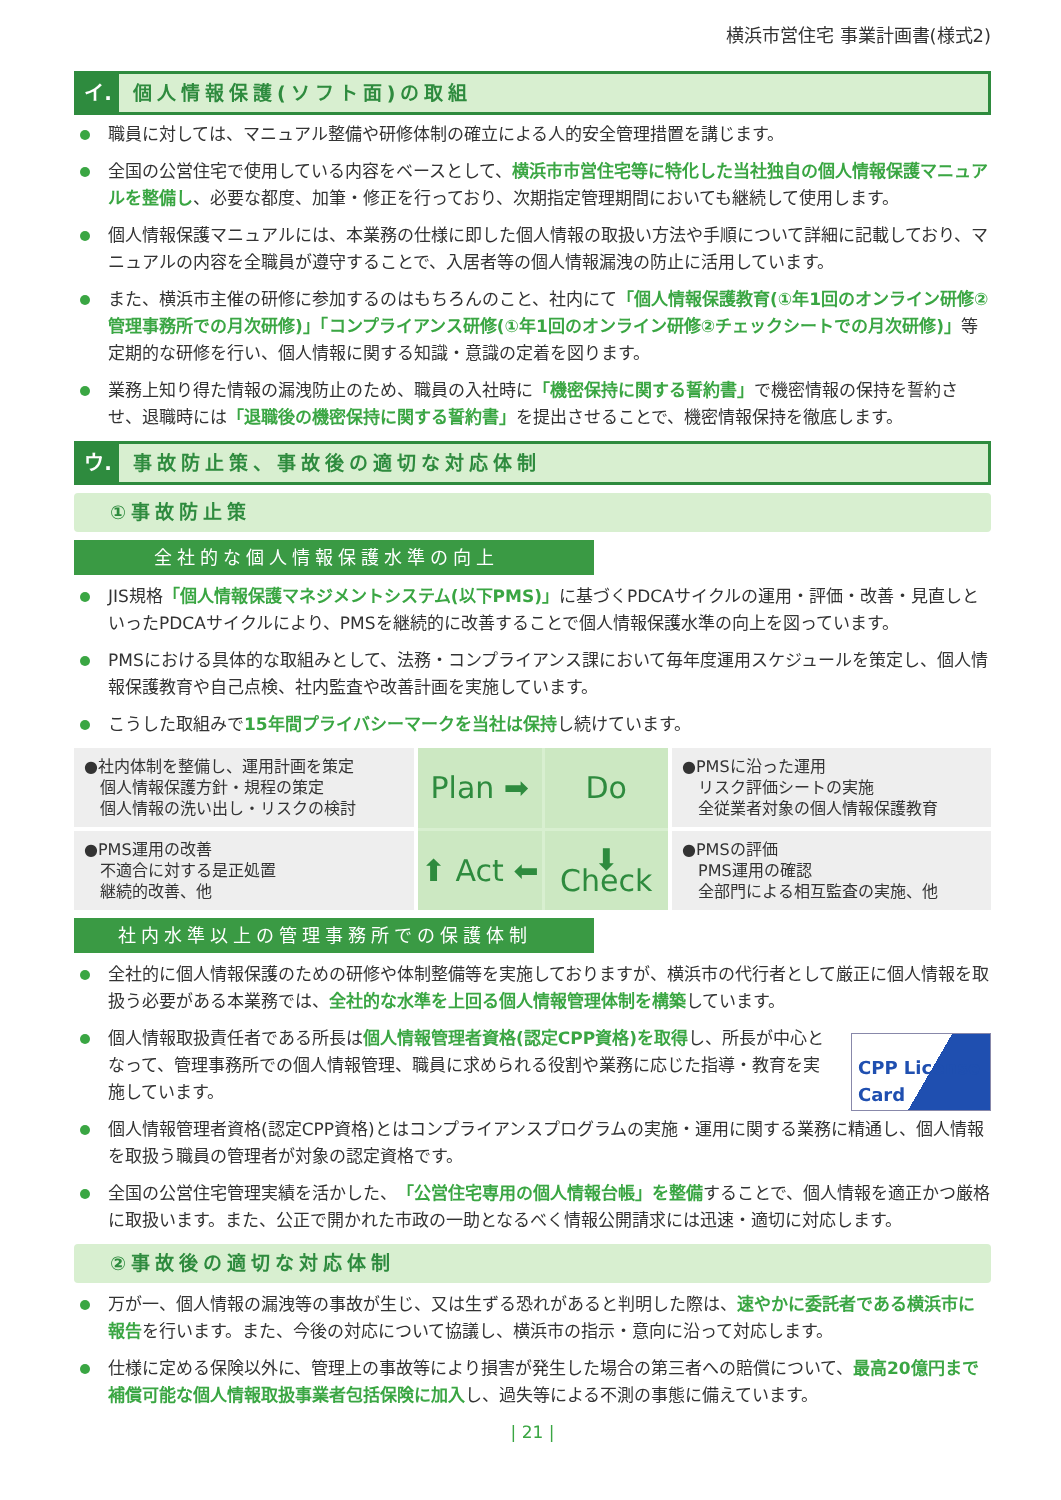横浜市営住宅 事業計画書(様式2)
イ. 個人情報保護(ソフト面)の取組
職員に対しては、マニュアル整備や研修体制の確立による人的安全管理措置を講じます。
全国の公営住宅で使用している内容をベースとして、横浜市市営住宅等に特化した当社独自の個人情報保護マニュアルを整備し、必要な都度、加筆・修正を行っており、次期指定管理期間においても継続して使用します。
個人情報保護マニュアルには、本業務の仕様に即した個人情報の取扱い方法や手順について詳細に記載しており、マニュアルの内容を全職員が遵守することで、入居者等の個人情報漏洩の防止に活用しています。
また、横浜市主催の研修に参加するのはもちろんのこと、社内にて「個人情報保護教育(①年1回のオンライン研修②管理事務所での月次研修)」「コンプライアンス研修(①年1回のオンライン研修②チェックシートでの月次研修)」等定期的な研修を行い、個人情報に関する知識・意識の定着を図ります。
業務上知り得た情報の漏洩防止のため、職員の入社時に「機密保持に関する誓約書」で機密情報の保持を誓約させ、退職時には「退職後の機密保持に関する誓約書」を提出させることで、機密情報保持を徹底します。
ウ. 事故防止策、事故後の適切な対応体制
①事故防止策
全社的な個人情報保護水準の向上
JIS規格「個人情報保護マネジメントシステム(以下PMS)」に基づくPDCAサイクルの運用・評価・改善・見直しといったPDCAサイクルにより、PMSを継続的に改善することで個人情報保護水準の向上を図っています。
PMSにおける具体的な取組みとして、法務・コンプライアンス課において毎年度運用スケジュールを策定し、個人情報保護教育や自己点検、社内監査や改善計画を実施しています。
こうした取組みで15年間プライバシーマークを当社は保持し続けています。
●社内体制を整備し、運用計画を策定
　個人情報保護方針・規程の策定
　個人情報の洗い出し・リスクの検討
Plan ➡
Do
⬆ Act ⬅
⬇ Check
●PMSに沿った運用
　リスク評価シートの実施
　全従業者対象の個人情報保護教育
●PMS運用の改善
　不適合に対する是正処置
　継続的改善、他
●PMSの評価
　PMS運用の確認
　全部門による相互監査の実施、他
社内水準以上の管理事務所での保護体制
全社的に個人情報保護のための研修や体制整備等を実施しておりますが、横浜市の代行者として厳正に個人情報を取扱う必要がある本業務では、全社的な水準を上回る個人情報管理体制を構築しています。
CPP License Card
個人情報取扱責任者である所長は個人情報管理者資格(認定CPP資格)を取得し、所長が中心となって、管理事務所での個人情報管理、職員に求められる役割や業務に応じた指導・教育を実施しています。
個人情報管理者資格(認定CPP資格)とはコンプライアンスプログラムの実施・運用に関する業務に精通し、個人情報を取扱う職員の管理者が対象の認定資格です。
全国の公営住宅管理実績を活かした、「公営住宅専用の個人情報台帳」を整備することで、個人情報を適正かつ厳格に取扱います。また、公正で開かれた市政の一助となるべく情報公開請求には迅速・適切に対応します。
②事故後の適切な対応体制
万が一、個人情報の漏洩等の事故が生じ、又は生ずる恐れがあると判明した際は、速やかに委託者である横浜市に報告を行います。また、今後の対応について協議し、横浜市の指示・意向に沿って対応します。
仕様に定める保険以外に、管理上の事故等により損害が発生した場合の第三者への賠償について、最高20億円まで補償可能な個人情報取扱事業者包括保険に加入し、過失等による不測の事態に備えています。
| 21 |